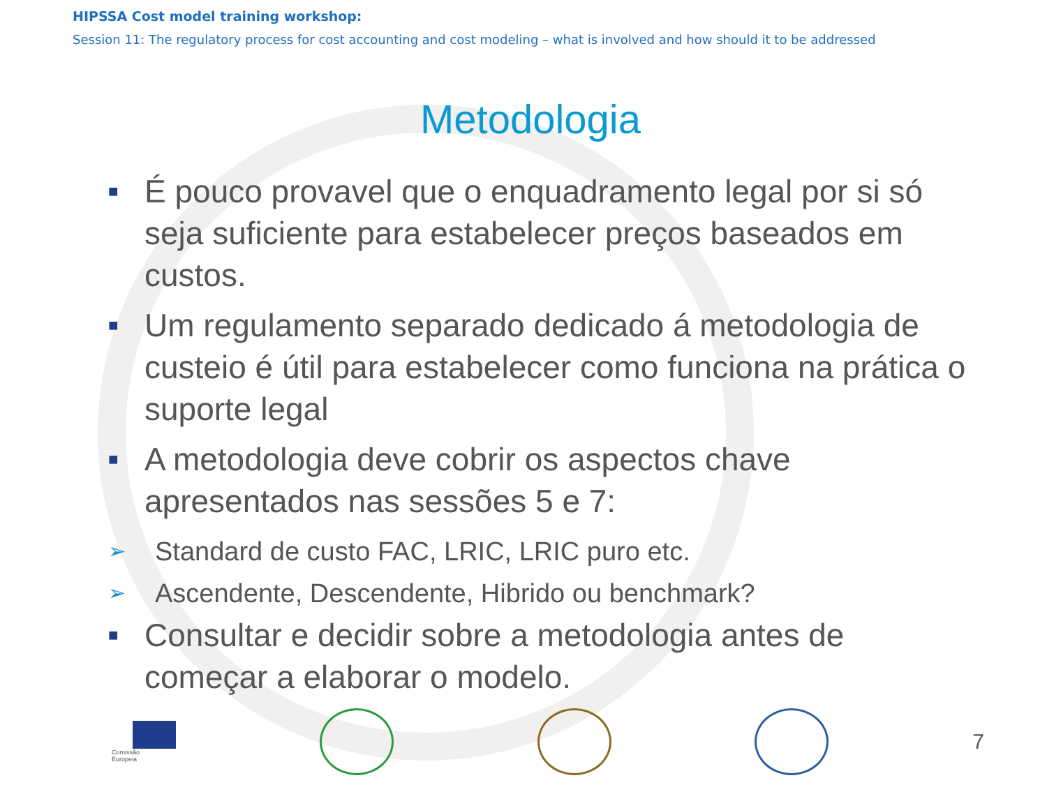HIPSSA Cost model training workshop:
Session 11: The regulatory process for cost accounting and cost modeling – what is involved and how should it to be addressed
Metodologia
■ É pouco provavel que o enquadramento legal por si só seja suficiente para estabelecer preços baseados em custos.
■ Um regulamento separado dedicado á metodologia de custeio é útil para estabelecer como funciona na prática o suporte legal
■ A metodologia deve cobrir os aspectos chave apresentados nas sessões 5 e 7:
➢ Standard de custo FAC, LRIC, LRIC puro etc.
➢ Ascendente, Descendente, Hibrido ou benchmark?
■ Consultar e decidir sobre a metodologia antes de começar a elaborar o modelo.
Comissão
Europeia
7